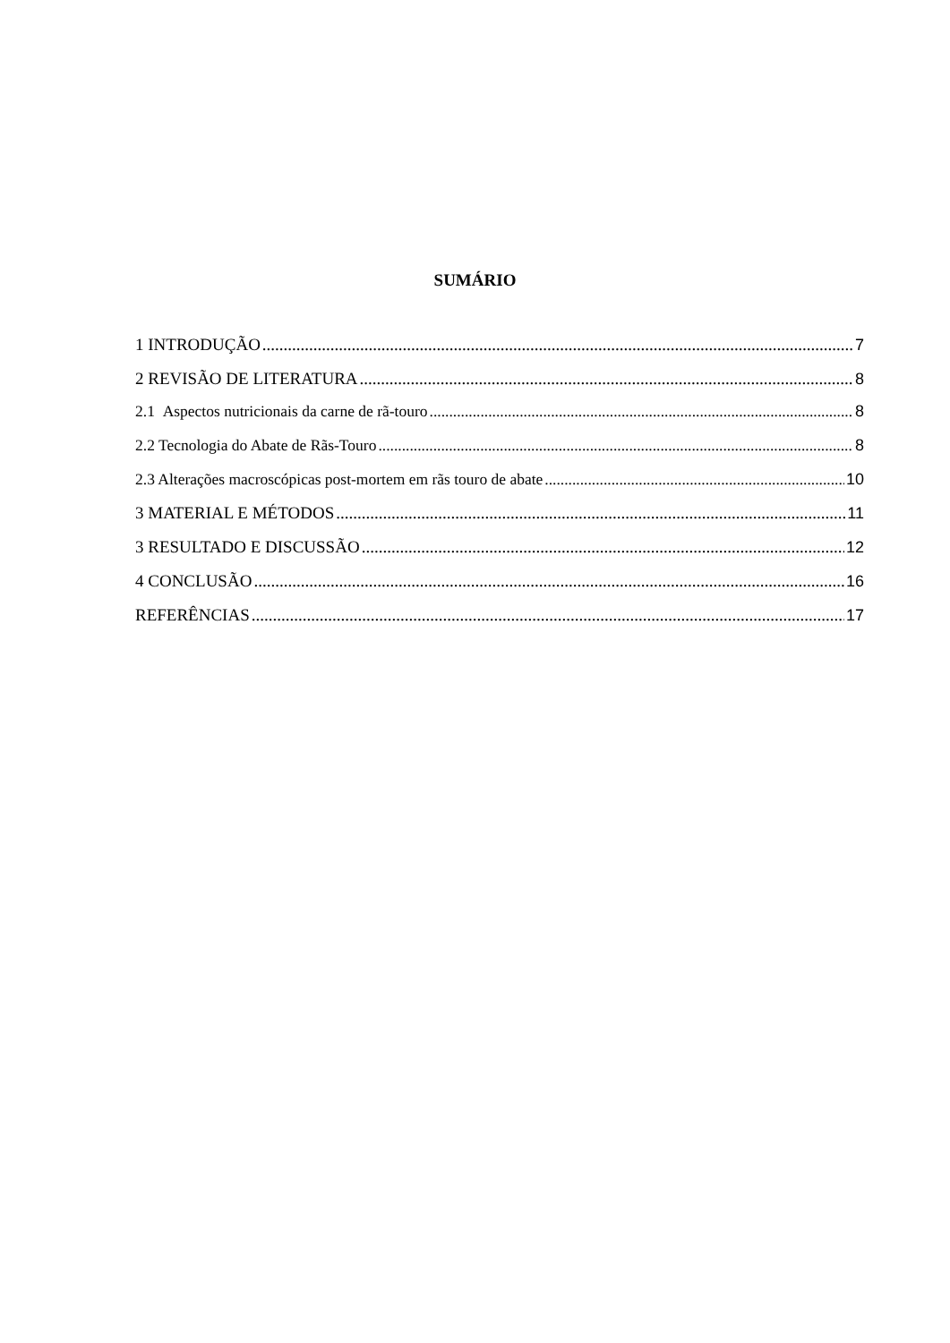SUMÁRIO
1 INTRODUÇÃO 7
2 REVISÃO DE LITERATURA 8
2.1 Aspectos nutricionais da carne de rã-touro 8
2.2 Tecnologia do Abate de Rãs-Touro 8
2.3 Alterações macroscópicas post-mortem em rãs touro de abate 10
3 MATERIAL E MÉTODOS 11
3 RESULTADO E DISCUSSÃO 12
4 CONCLUSÃO 16
REFERÊNCIAS 17